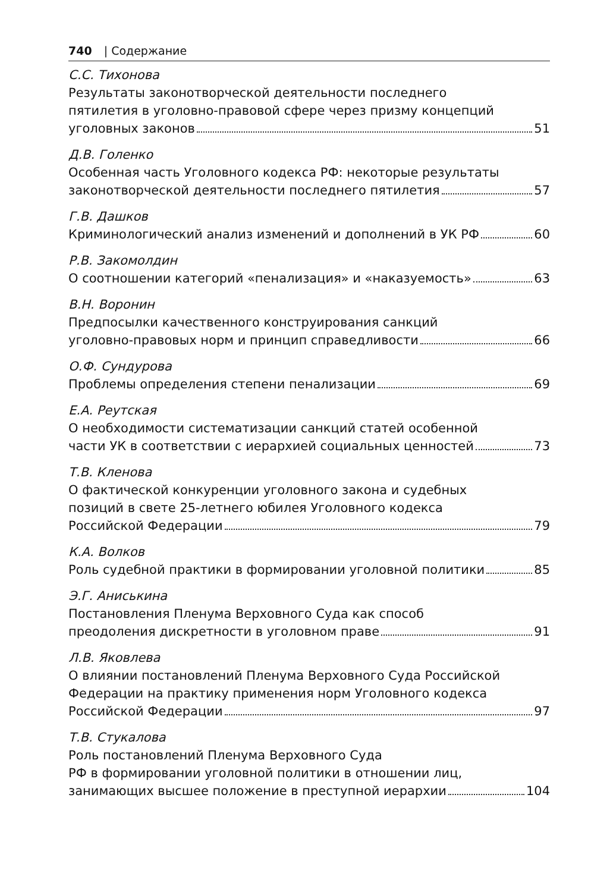740 | Содержание
С.С. Тихонова
Результаты законотворческой деятельности последнего
пятилетия в уголовно-правовой сфере через призму концепций
уголовных законов 51
Д.В. Голенко
Особенная часть Уголовного кодекса РФ: некоторые результаты
законотворческой деятельности последнего пятилетия 57
Г.В. Дашков
Криминологический анализ изменений и дополнений в УК РФ 60
Р.В. Закомолдин
О соотношении категорий «пенализация» и «наказуемость» 63
В.Н. Воронин
Предпосылки качественного конструирования санкций
уголовно-правовых норм и принцип справедливости 66
О.Ф. Сундурова
Проблемы определения степени пенализации 69
Е.А. Реутская
О необходимости систематизации санкций статей особенной
части УК в соответствии с иерархией социальных ценностей 73
Т.В. Кленова
О фактической конкуренции уголовного закона и судебных
позиций в свете 25-летнего юбилея Уголовного кодекса
Российской Федерации 79
К.А. Волков
Роль судебной практики в формировании уголовной политики 85
Э.Г. Аниськина
Постановления Пленума Верховного Суда как способ
преодоления дискретности в уголовном праве 91
Л.В. Яковлева
О влиянии постановлений Пленума Верховного Суда Российской
Федерации на практику применения норм Уголовного кодекса
Российской Федерации 97
Т.В. Стукалова
Роль постановлений Пленума Верховного Суда
РФ в формировании уголовной политики в отношении лиц,
занимающих высшее положение в преступной иерархии 104